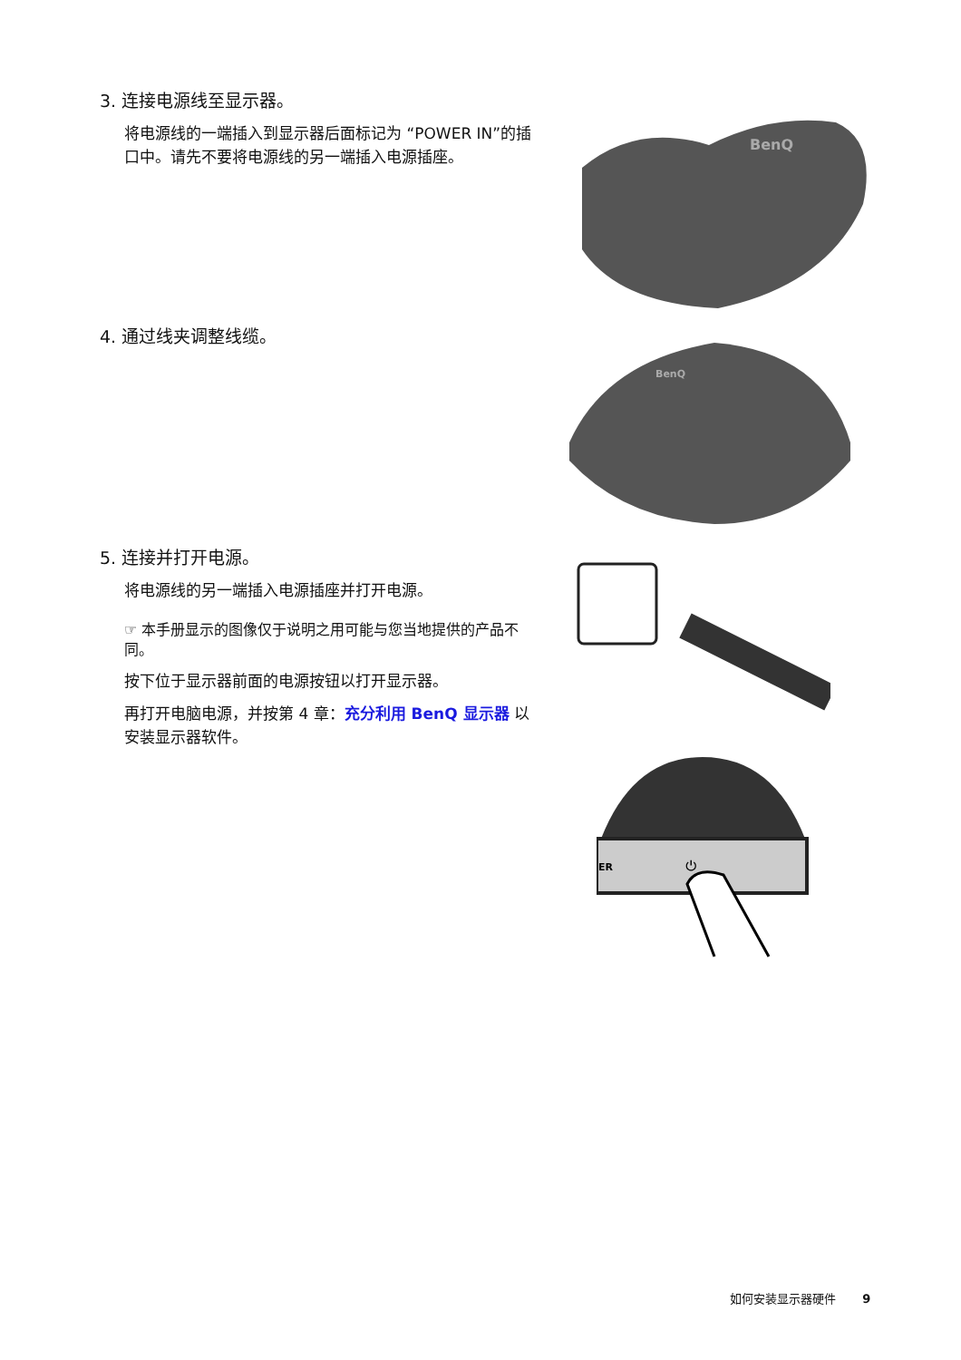3. 连接电源线至显示器。
将电源线的一端插入到显示器后面标记为 “POWER IN”的插口中。请先不要将电源线的另一端插入电源插座。
BenQ
4. 通过线夹调整线缆。
BenQ
5. 连接并打开电源。
将电源线的另一端插入电源插座并打开电源。
☞ 本手册显示的图像仅于说明之用可能与您当地提供的产品不同。
按下位于显示器前面的电源按钮以打开显示器。
再打开电脑电源，并按第 4 章：充分利用 BenQ 显示器 以安装显示器软件。
ER
⏻
如何安装显示器硬件 9